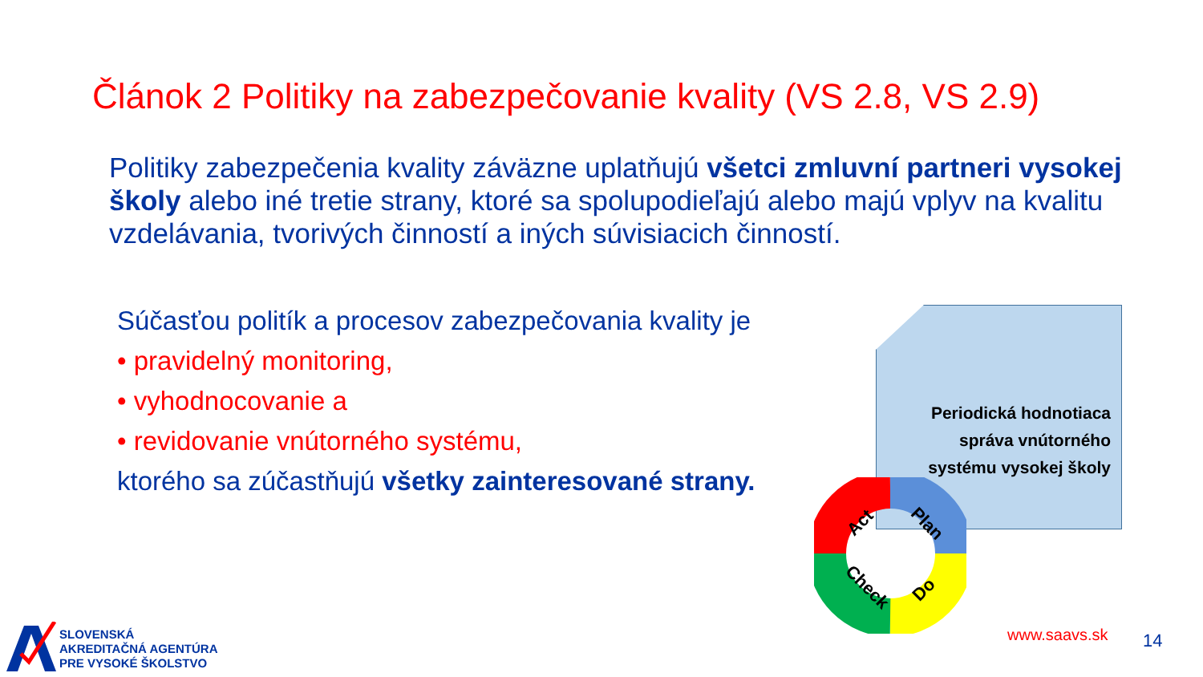Článok 2 Politiky na zabezpečovanie kvality (VS 2.8, VS 2.9)
Politiky zabezpečenia kvality záväzne uplatňujú všetci zmluvní partneri vysokej školy alebo iné tretie strany, ktoré sa spolupodieľajú alebo majú vplyv na kvalitu vzdelávania, tvorivých činností a iných súvisiacich činností.
Súčasťou politík a procesov zabezpečovania kvality je
• pravidelný monitoring,
• vyhodnocovanie a
• revidovanie vnútorného systému,
ktorého sa zúčastňujú všetky zainteresované strany.
Periodická hodnotiaca správa vnútorného systému vysokej školy
Act
Plan
Do
Check
SLOVENSKÁ
AKREDITAČNÁ AGENTÚRA
PRE VYSOKÉ ŠKOLSTVO
www.saavs.sk 14